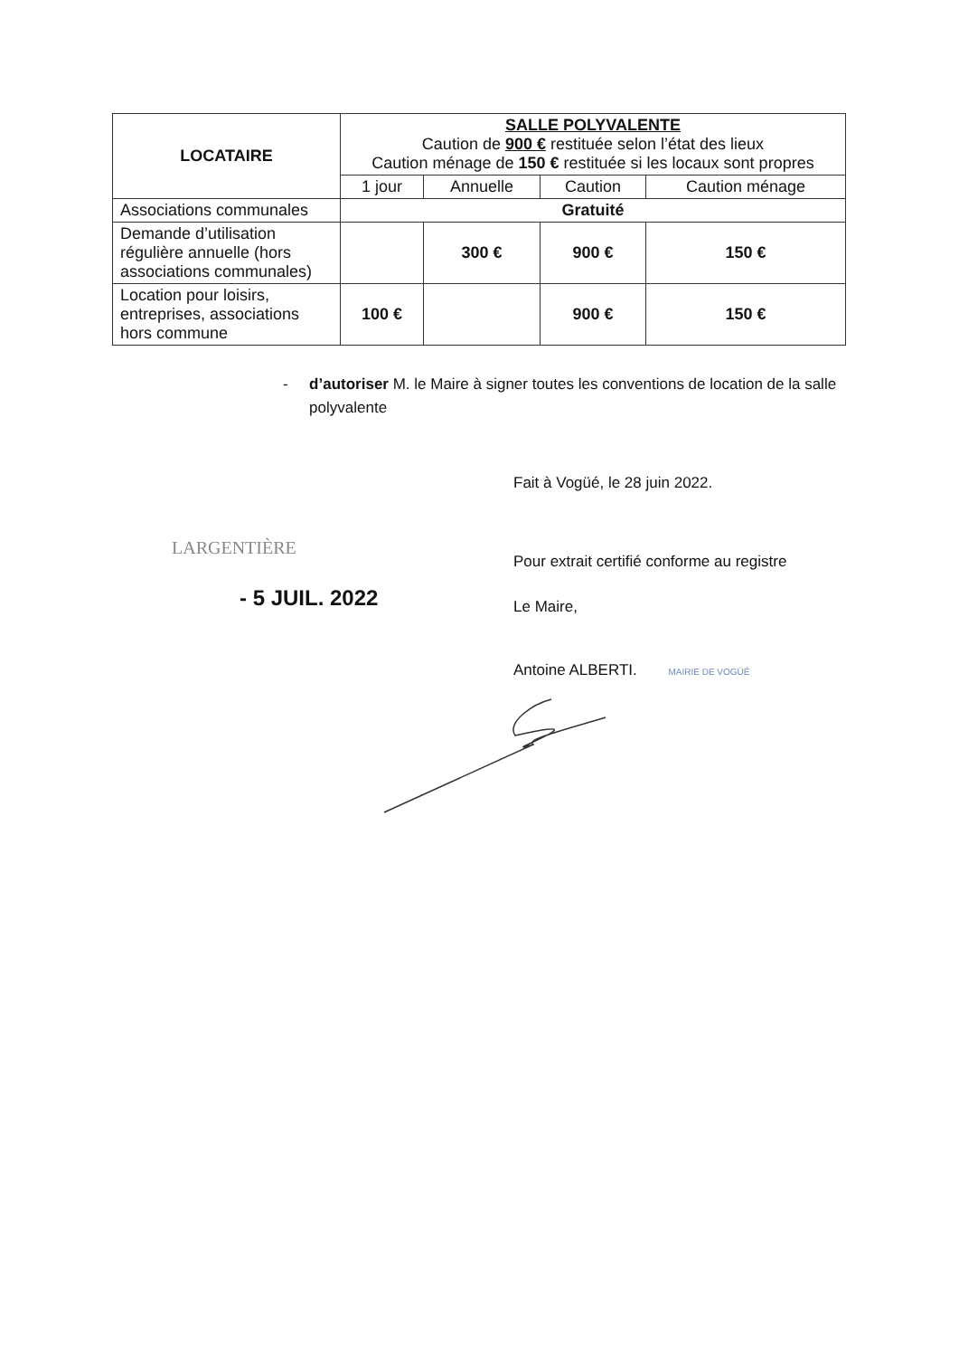| LOCATAIRE | SALLE POLYVALENTE Caution de 900 € restituée selon l’état des lieux Caution ménage de 150 € restituée si les locaux sont propres | | | |
| | 1 jour | Annuelle | Caution | Caution ménage |
| Associations communales | Gratuité | | | |
| Demande d’utilisation régulière annuelle (hors associations communales) | | 300 € | 900 € | 150 € |
| Location pour loisirs, entreprises, associations hors commune | 100 € | | 900 € | 150 € |
- d’autoriser M. le Maire à signer toutes les conventions de location de la salle polyvalente
Fait à Vogüé, le 28 juin 2022.
LARGENTIÈRE
- 5 JUIL. 2022
Pour extrait certifié conforme au registre
Le Maire,
Antoine ALBERTI. MAIRIE DE VOGÜÉ